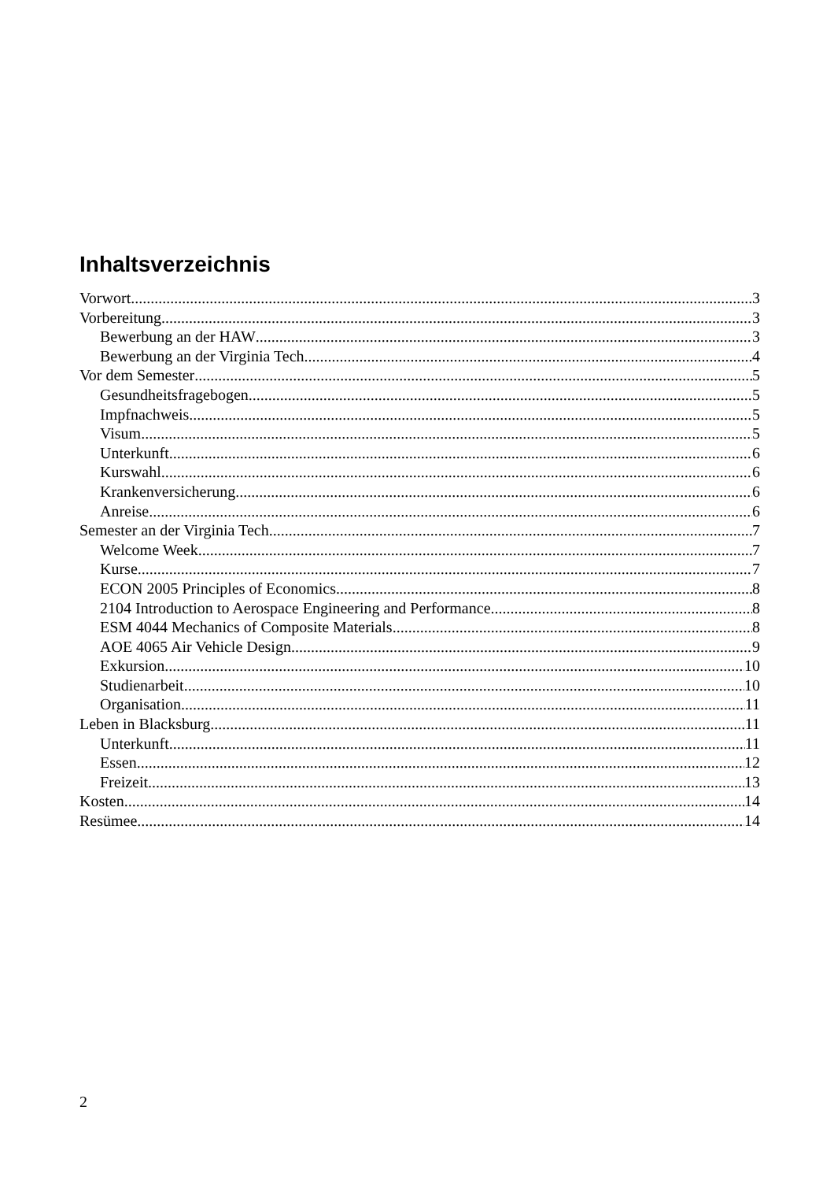Inhaltsverzeichnis
Vorwort 3
Vorbereitung 3
Bewerbung an der HAW 3
Bewerbung an der Virginia Tech 4
Vor dem Semester 5
Gesundheitsfragebogen 5
Impfnachweis 5
Visum 5
Unterkunft 6
Kurswahl 6
Krankenversicherung 6
Anreise 6
Semester an der Virginia Tech 7
Welcome Week 7
Kurse 7
ECON 2005 Principles of Economics 8
2104 Introduction to Aerospace Engineering and Performance 8
ESM 4044 Mechanics of Composite Materials 8
AOE 4065 Air Vehicle Design 9
Exkursion 10
Studienarbeit 10
Organisation 11
Leben in Blacksburg 11
Unterkunft 11
Essen 12
Freizeit 13
Kosten 14
Resümee 14
2